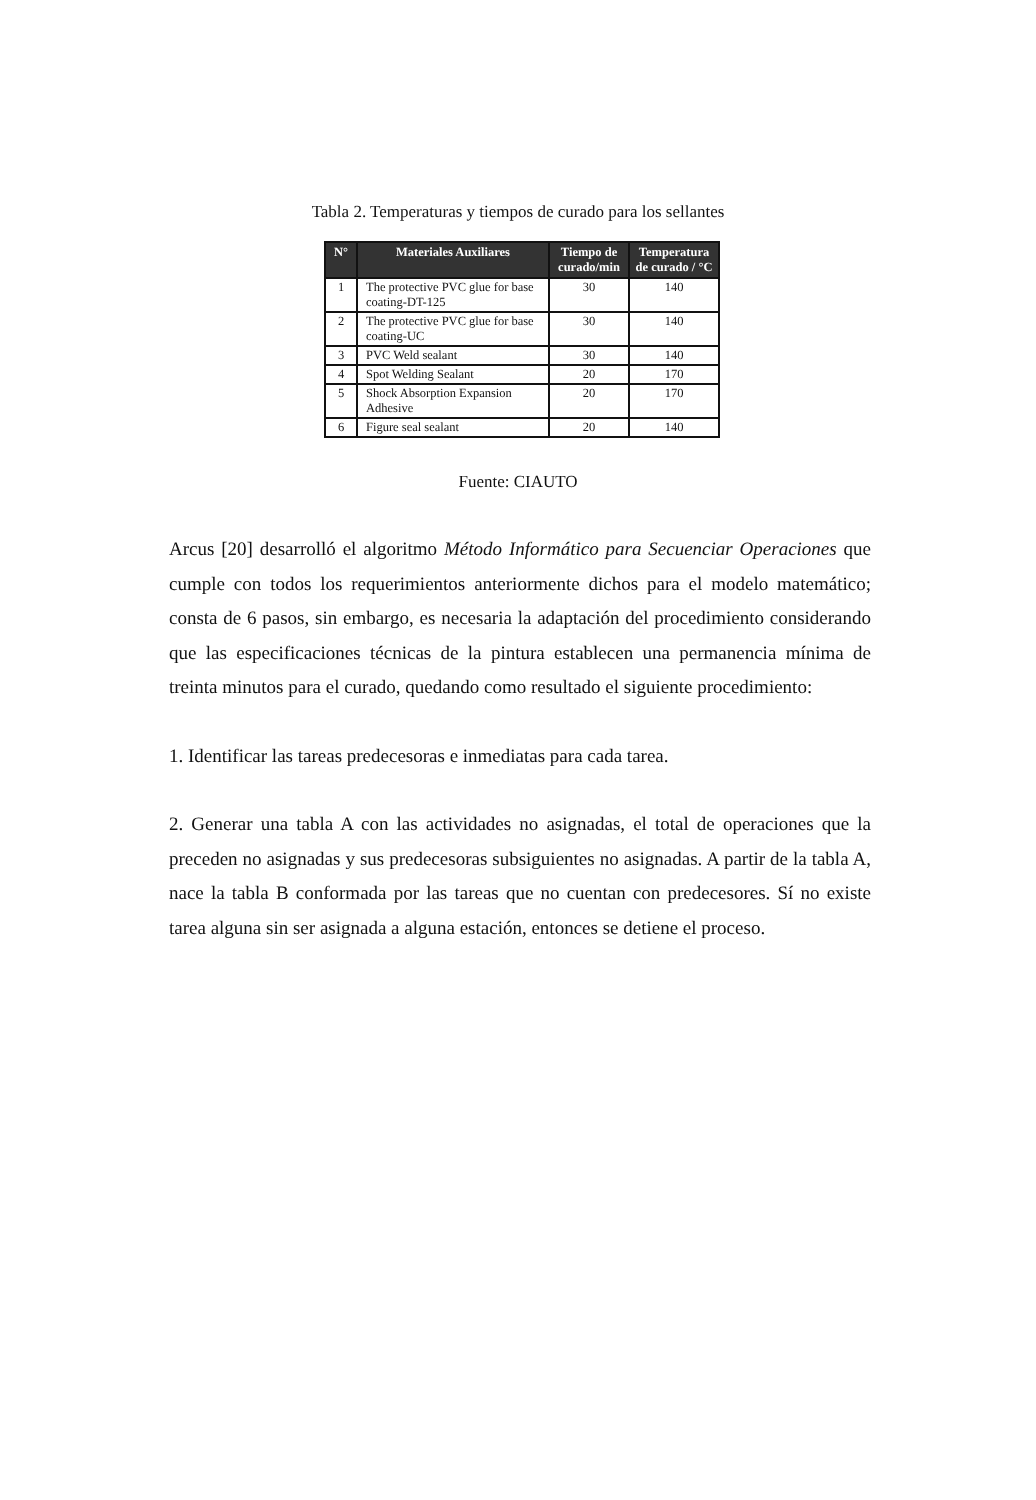Tabla 2. Temperaturas y tiempos de curado para los sellantes
| N° | Materiales Auxiliares | Tiempo de curado/min | Temperatura de curado / °C |
| --- | --- | --- | --- |
| 1 | The protective PVC glue for base coating-DT-125 | 30 | 140 |
| 2 | The protective PVC glue for base coating-UC | 30 | 140 |
| 3 | PVC Weld sealant | 30 | 140 |
| 4 | Spot Welding Sealant | 20 | 170 |
| 5 | Shock Absorption Expansion Adhesive | 20 | 170 |
| 6 | Figure seal sealant | 20 | 140 |
Fuente: CIAUTO
Arcus [20] desarrolló el algoritmo Método Informático para Secuenciar Operaciones que cumple con todos los requerimientos anteriormente dichos para el modelo matemático; consta de 6 pasos, sin embargo, es necesaria la adaptación del procedimiento considerando que las especificaciones técnicas de la pintura establecen una permanencia mínima de treinta minutos para el curado, quedando como resultado el siguiente procedimiento:
1. Identificar las tareas predecesoras e inmediatas para cada tarea.
2. Generar una tabla A con las actividades no asignadas, el total de operaciones que la preceden no asignadas y sus predecesoras subsiguientes no asignadas. A partir de la tabla A, nace la tabla B conformada por las tareas que no cuentan con predecesores. Sí no existe tarea alguna sin ser asignada a alguna estación, entonces se detiene el proceso.